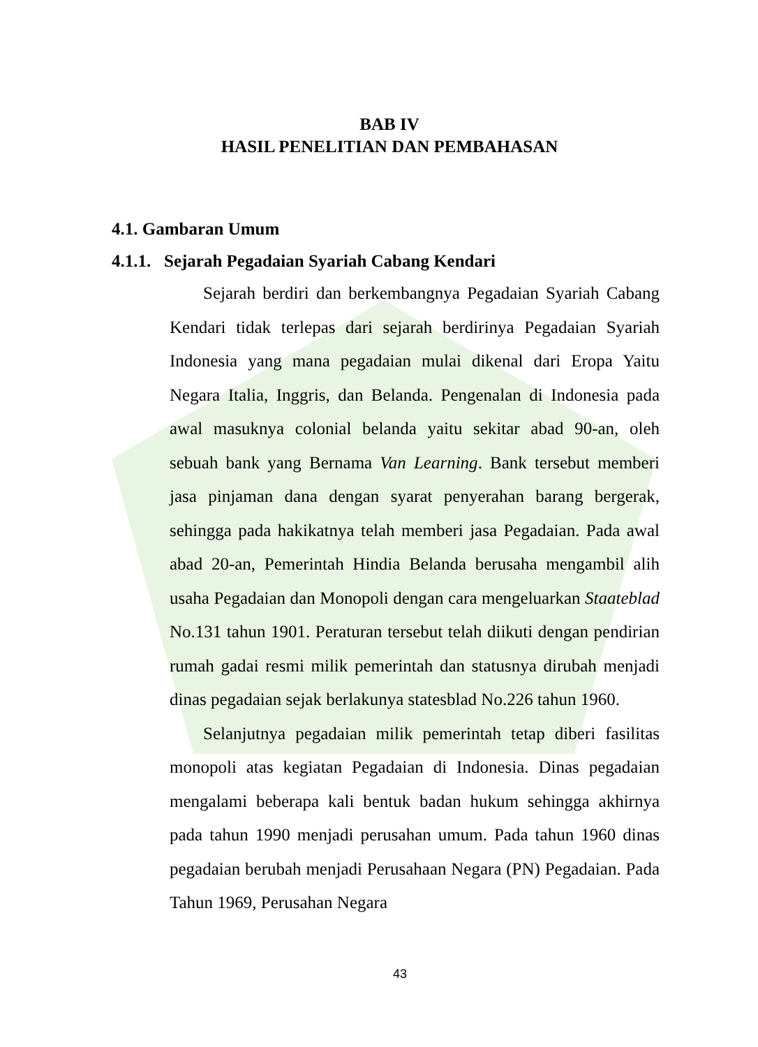BAB IV
HASIL PENELITIAN DAN PEMBAHASAN
4.1. Gambaran Umum
4.1.1. Sejarah Pegadaian Syariah Cabang Kendari
Sejarah berdiri dan berkembangnya Pegadaian Syariah Cabang Kendari tidak terlepas dari sejarah berdirinya Pegadaian Syariah Indonesia yang mana pegadaian mulai dikenal dari Eropa Yaitu Negara Italia, Inggris, dan Belanda. Pengenalan di Indonesia pada awal masuknya colonial belanda yaitu sekitar abad 90-an, oleh sebuah bank yang Bernama Van Learning. Bank tersebut memberi jasa pinjaman dana dengan syarat penyerahan barang bergerak, sehingga pada hakikatnya telah memberi jasa Pegadaian. Pada awal abad 20-an, Pemerintah Hindia Belanda berusaha mengambil alih usaha Pegadaian dan Monopoli dengan cara mengeluarkan Staateblad No.131 tahun 1901. Peraturan tersebut telah diikuti dengan pendirian rumah gadai resmi milik pemerintah dan statusnya dirubah menjadi dinas pegadaian sejak berlakunya statesblad No.226 tahun 1960.
Selanjutnya pegadaian milik pemerintah tetap diberi fasilitas monopoli atas kegiatan Pegadaian di Indonesia. Dinas pegadaian mengalami beberapa kali bentuk badan hukum sehingga akhirnya pada tahun 1990 menjadi perusahan umum. Pada tahun 1960 dinas pegadaian berubah menjadi Perusahaan Negara (PN) Pegadaian. Pada Tahun 1969, Perusahan Negara
43